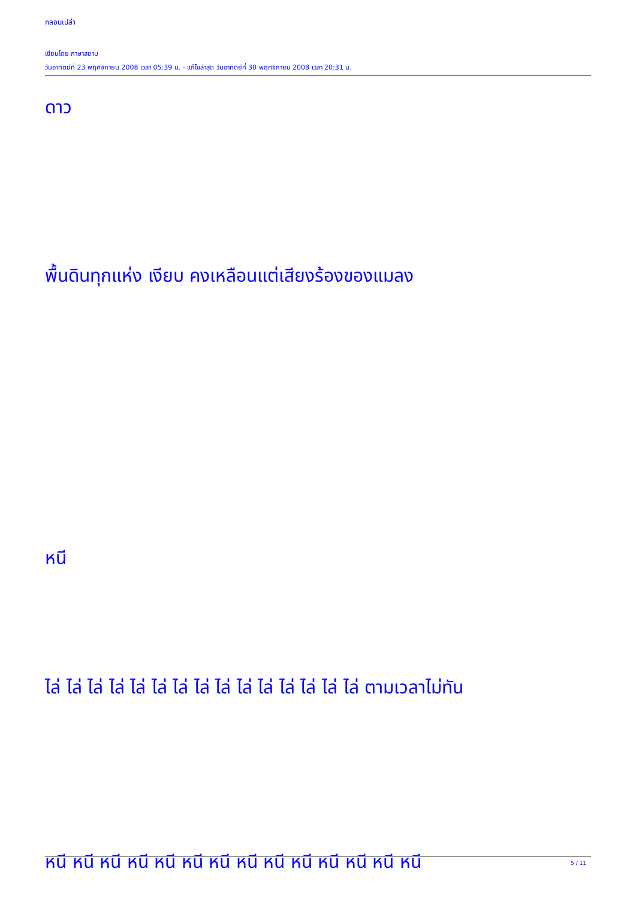กลอนเปล่า
เขียนโดย ภาษาสยาม
วันอาทิตย์ที่ 23 พฤศจิกายน 2008 เวลา 05:39 น. - แก้ไขล่าสุด วันอาทิตย์ที่ 30 พฤศจิกายน 2008 เวลา 20:31 น.
ดาว
พื้นดินทุกแห่ง เงียบ คงเหลือนแต่เสียงร้องของแมลง
หนี
ไล่ ไล่ ไล่ ไล่ ไล่ ไล่ ไล่ ไล่ ไล่ ไล่ ไล่ ไล่ ไล่ ไล่ ไล่ ตามเวลาไม่ทัน
หนี หนี หนี หนี หนี หนี หนี หนี หนี หนี หนี หนี หนี หนี
5 / 11